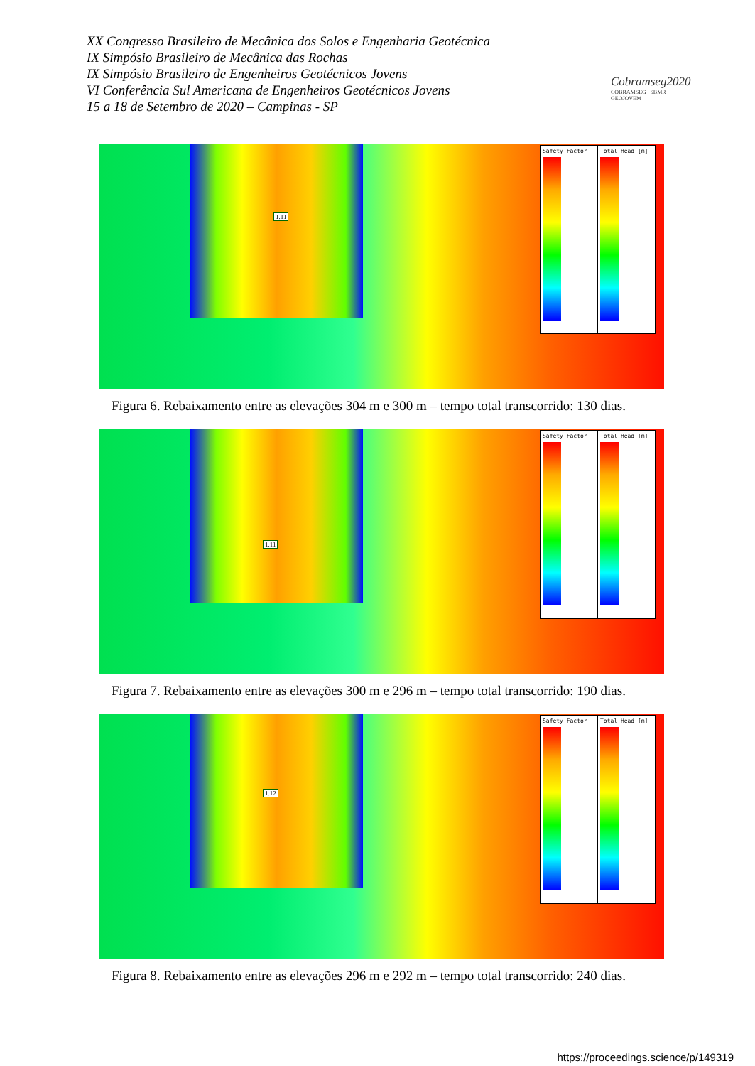XX Congresso Brasileiro de Mecânica dos Solos e Engenharia Geotécnica
IX Simpósio Brasileiro de Mecânica das Rochas
IX Simpósio Brasileiro de Engenheiros Geotécnicos Jovens
VI Conferência Sul Americana de Engenheiros Geotécnicos Jovens
15 a 18 de Setembro de 2020 – Campinas - SP
Cobramseg2020
COBRAMSEG | SBMR | GEOJOVEM
1.11
Safety Factor Total Head [m]
Figura 6. Rebaixamento entre as elevações 304 m e 300 m – tempo total transcorrido: 130 dias.
1.11
Safety Factor Total Head [m]
Figura 7. Rebaixamento entre as elevações 300 m e 296 m – tempo total transcorrido: 190 dias.
1.12
Safety Factor Total Head [m]
Figura 8. Rebaixamento entre as elevações 296 m e 292 m – tempo total transcorrido: 240 dias.
https://proceedings.science/p/149319